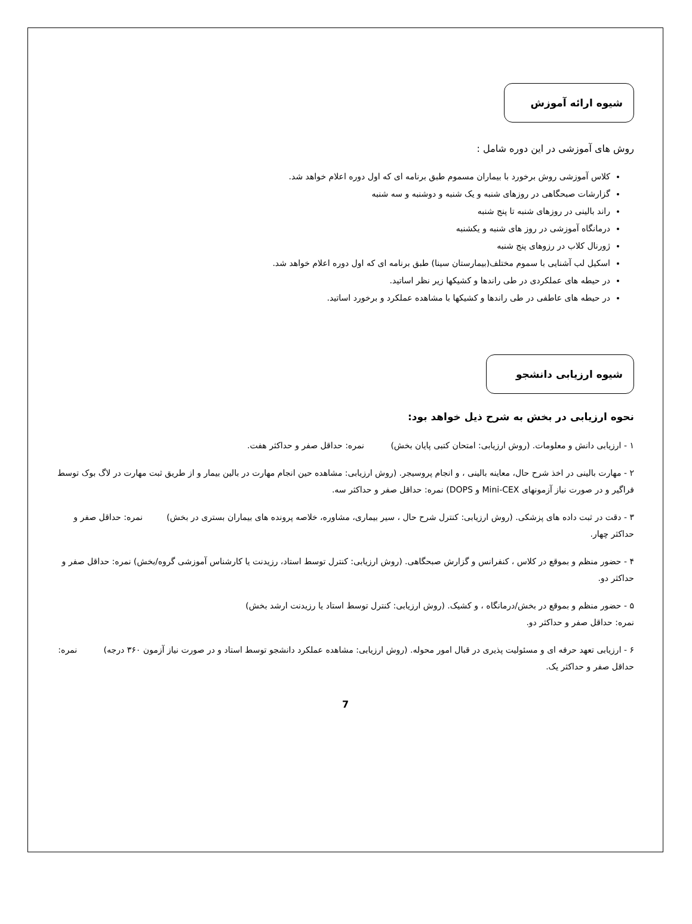شیوه ارائه آموزش
روش های آموزشی در این دوره شامل :
کلاس آموزشی روش برخورد با بیماران مسموم طبق برنامه ای که اول دوره اعلام خواهد شد.
گزارشات صبحگاهی در روزهای شنبه و یک شنبه و دوشنبه و سه شنبه
راند بالینی در روزهای شنبه تا پنج شنبه
درمانگاه آموزشی در روز های شنبه و یکشنبه
ژورنال کلاب در رزوهای پنج شنبه
اسکیل لب آشنایی با سموم مختلف(بیمارستان سینا) طبق برنامه ای که اول دوره اعلام خواهد شد.
در حیطه های عملکردی در طی راندها و کشیکها زیر نظر اساتید.
در حیطه های عاطفی در طی راندها و کشیکها با مشاهده عملکرد و برخورد اساتید.
شیوه ارزیابی دانشجو
نحوه ارزیابی در بخش به شرح ذیل خواهد بود:
۱ - ارزیابی دانش و معلومات. (روش ارزیابی: امتحان کتبی پایان بخش) نمره: حداقل صفر و حداکثر هفت.
۲ - مهارت بالینی در اخذ شرح حال، معاینه بالینی ، و انجام پروسیجر. (روش ارزیابی: مشاهده حین انجام مهارت در بالین بیمار و از طریق ثبت مهارت در لاگ بوک توسط فراگیر و در صورت نیاز آزمونهای Mini-CEX و DOPS) نمره: حداقل صفر و حداکثر سه.
۳ - دقت در ثبت داده های پزشکی. (روش ارزیابی: کنترل شرح حال ، سیر بیماری، مشاوره، خلاصه پرونده های بیماران بستری در بخش) نمره: حداقل صفر و حداکثر چهار.
۴ - حضور منظم و بموقع در کلاس ، کنفرانس و گزارش صبحگاهی. (روش ارزیابی: کنترل توسط استاد، رزیدنت یا کارشناس آموزشی گروه/بخش) نمره: حداقل صفر و حداکثر دو.
۵ - حضور منظم و بموقع در بخش/درمانگاه ، و کشیک. (روش ارزیابی: کنترل توسط استاد یا رزیدنت ارشد بخش)
نمره: حداقل صفر و حداکثر دو.
۶ - ارزیابی تعهد حرفه ای و مسئولیت پذیری در قبال امور محوله. (روش ارزیابی: مشاهده عملکرد دانشجو توسط استاد و در صورت نیاز آزمون ۳۶۰ درجه) نمره: حداقل صفر و حداکثر یک.
7